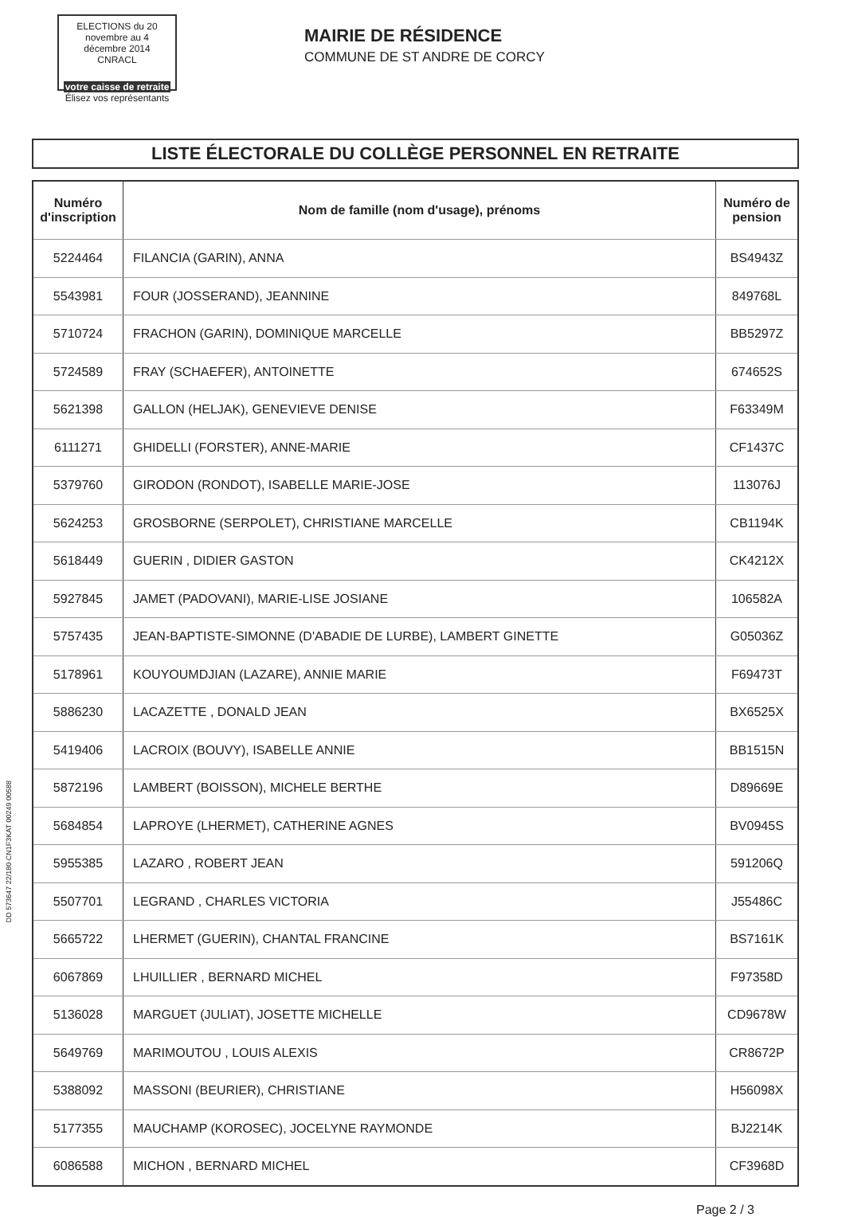ELECTIONS du 20 novembre au 4 décembre 2014 CNRACL
votre caisse de retraite
Élisez vos représentants
MAIRIE DE RÉSIDENCE
COMMUNE DE ST ANDRE DE CORCY
LISTE ÉLECTORALE DU COLLÈGE PERSONNEL EN RETRAITE
| Numéro d'inscription | Nom de famille (nom d'usage), prénoms | Numéro de pension |
| --- | --- | --- |
| 5224464 | FILANCIA (GARIN), ANNA | BS4943Z |
| 5543981 | FOUR (JOSSERAND), JEANNINE | 849768L |
| 5710724 | FRACHON (GARIN), DOMINIQUE MARCELLE | BB5297Z |
| 5724589 | FRAY (SCHAEFER), ANTOINETTE | 674652S |
| 5621398 | GALLON (HELJAK), GENEVIEVE DENISE | F63349M |
| 6111271 | GHIDELLI (FORSTER), ANNE-MARIE | CF1437C |
| 5379760 | GIRODON (RONDOT), ISABELLE MARIE-JOSE | 113076J |
| 5624253 | GROSBORNE (SERPOLET), CHRISTIANE MARCELLE | CB1194K |
| 5618449 | GUERIN , DIDIER GASTON | CK4212X |
| 5927845 | JAMET (PADOVANI), MARIE-LISE JOSIANE | 106582A |
| 5757435 | JEAN-BAPTISTE-SIMONNE (D'ABADIE DE LURBE), LAMBERT GINETTE | G05036Z |
| 5178961 | KOUYOUMDJIAN (LAZARE), ANNIE MARIE | F69473T |
| 5886230 | LACAZETTE , DONALD JEAN | BX6525X |
| 5419406 | LACROIX (BOUVY), ISABELLE ANNIE | BB1515N |
| 5872196 | LAMBERT (BOISSON), MICHELE BERTHE | D89669E |
| 5684854 | LAPROYE (LHERMET), CATHERINE AGNES | BV0945S |
| 5955385 | LAZARO , ROBERT JEAN | 591206Q |
| 5507701 | LEGRAND , CHARLES VICTORIA | J55486C |
| 5665722 | LHERMET (GUERIN), CHANTAL FRANCINE | BS7161K |
| 6067869 | LHUILLIER , BERNARD MICHEL | F97358D |
| 5136028 | MARGUET (JULIAT), JOSETTE MICHELLE | CD9678W |
| 5649769 | MARIMOUTOU , LOUIS ALEXIS | CR8672P |
| 5388092 | MASSONI (BEURIER), CHRISTIANE | H56098X |
| 5177355 | MAUCHAMP (KOROSEC), JOCELYNE RAYMONDE | BJ2214K |
| 6086588 | MICHON , BERNARD MICHEL | CF3968D |
Page 2 / 3
DD 573647 22/180 CN1F3KAT 00249 00588